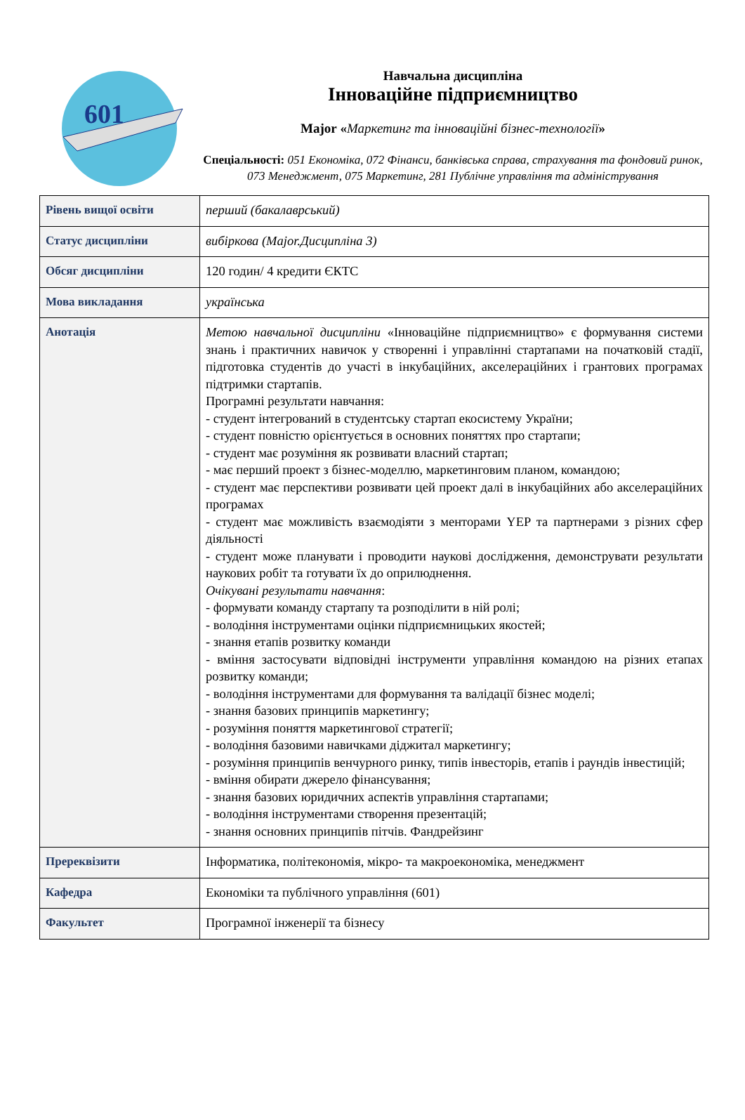601
Навчальна дисципліна
Інноваційне підприємництво
Major «Маркетинг та інноваційні бізнес-технології»
Спеціальності: 051 Економіка, 072 Фінанси, банківська справа, страхування та фондовий ринок, 073 Менеджмент, 075 Маркетинг, 281 Публічне управління та адміністрування
| Рівень вищої освіти | перший (бакалаврський) |
| Статус дисципліни | вибіркова (Major.Дисципліна 3) |
| Обсяг дисципліни | 120 годин/ 4 кредити ЄКТС |
| Мова викладання | українська |
| Анотація | Метою навчальної дисципліни «Інноваційне підприємництво» є формування системи знань і практичних навичок у створенні і управлінні стартапами на початковій стадії, підготовка студентів до участі в інкубаційних, акселераційних і грантових програмах підтримки стартапів. Програмні результати навчання: - студент інтегрований в студентську стартап екосистему України; - студент повністю орієнтується в основних поняттях про стартапи; - студент має розуміння як розвивати власний стартап; - має перший проект з бізнес-моделлю, маркетинговим планом, командою; - студент має перспективи розвивати цей проект далі в інкубаційних або акселераційних програмах - студент має можливість взаємодіяти з менторами YEP та партнерами з різних сфер діяльності - студент може планувати і проводити наукові дослідження, демонструвати результати наукових робіт та готувати їх до оприлюднення. Очікувані результати навчання : - формувати команду стартапу та розподілити в ній ролі; - володіння інструментами оцінки підприємницьких якостей; - знання етапів розвитку команди - вміння застосувати відповідні інструменти управління командою на різних етапах розвитку команди; - володіння інструментами для формування та валідації бізнес моделі; - знання базових принципів маркетингу; - розуміння поняття маркетингової стратегії; - володіння базовими навичками діджитал маркетингу; - розуміння принципів венчурного ринку, типів інвесторів, етапів і раундів інвестицій; - вміння обирати джерело фінансування; - знання базових юридичних аспектів управління стартапами; - володіння інструментами створення презентацій; - знання основних принципів пітчів. Фандрейзинг |
| Пререквізити | Інформатика, політекономія, мікро- та макроекономіка, менеджмент |
| Кафедра | Економіки та публічного управління (601) |
| Факультет | Програмної інженерії та бізнесу |